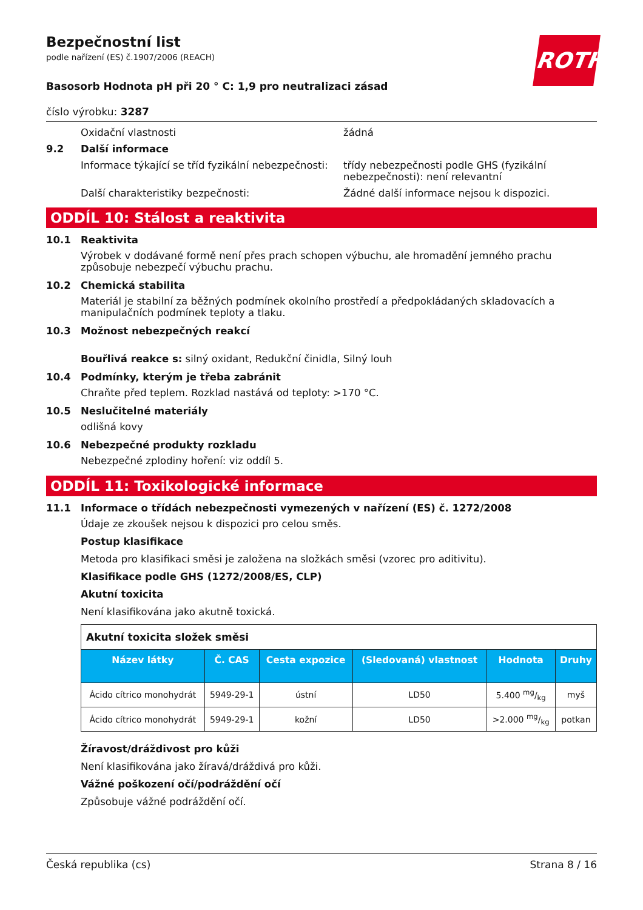ROTH
Bezpečnostní list
podle nařízení (ES) č.1907/2006 (REACH)
Basosorb Hodnota pH při 20 ° C: 1,9 pro neutralizaci zásad
číslo výrobku: 3287
Oxidační vlastnosti žádná
9.2 Další informace
Informace týkající se tříd fyzikální nebezpečnosti:
třídy nebezpečnosti podle GHS (fyzikální nebezpečnosti): není relevantní
Další charakteristiky bezpečnosti: Žádné další informace nejsou k dispozici.
ODDÍL 10: Stálost a reaktivita
10.1 Reaktivita
Výrobek v dodávané formě není přes prach schopen výbuchu, ale hromadění jemného prachu způsobuje nebezpečí výbuchu prachu.
10.2 Chemická stabilita
Materiál je stabilní za běžných podmínek okolního prostředí a předpokládaných skladovacích a manipulačních podmínek teploty a tlaku.
10.3 Možnost nebezpečných reakcí
Bouřlivá reakce s: silný oxidant, Redukční činidla, Silný louh
10.4 Podmínky, kterým je třeba zabránit
Chraňte před teplem. Rozklad nastává od teploty: >170 °C.
10.5 Neslučitelné materiály
odlišná kovy
10.6 Nebezpečné produkty rozkladu
Nebezpečné zplodiny hoření: viz oddíl 5.
ODDÍL 11: Toxikologické informace
11.1 Informace o třídách nebezpečnosti vymezených v nařízení (ES) č. 1272/2008
Údaje ze zkoušek nejsou k dispozici pro celou směs.
Postup klasifikace
Metoda pro klasifikaci směsi je založena na složkách směsi (vzorec pro aditivitu).
Klasifikace podle GHS (1272/2008/ES, CLP)
Akutní toxicita
Není klasifikována jako akutně toxická.
| Akutní toxicita složek směsi | | | | | |
| --- | --- | --- | --- | --- | --- |
| Název látky | Č. CAS | Cesta expozice | (Sledovaná) vlastnost | Hodnota | Druhy |
| Ácido cítrico monohydrát | 5949-29-1 | ústní | LD50 | 5.400 mg/kg | myš |
| Ácido cítrico monohydrát | 5949-29-1 | kožní | LD50 | >2.000 mg/kg | potkan |
Žíravost/dráždivost pro kůži
Není klasifikována jako žíravá/dráždivá pro kůži.
Vážné poškození očí/podráždění očí
Způsobuje vážné podráždění očí.
Česká republika (cs) Strana 8 / 16